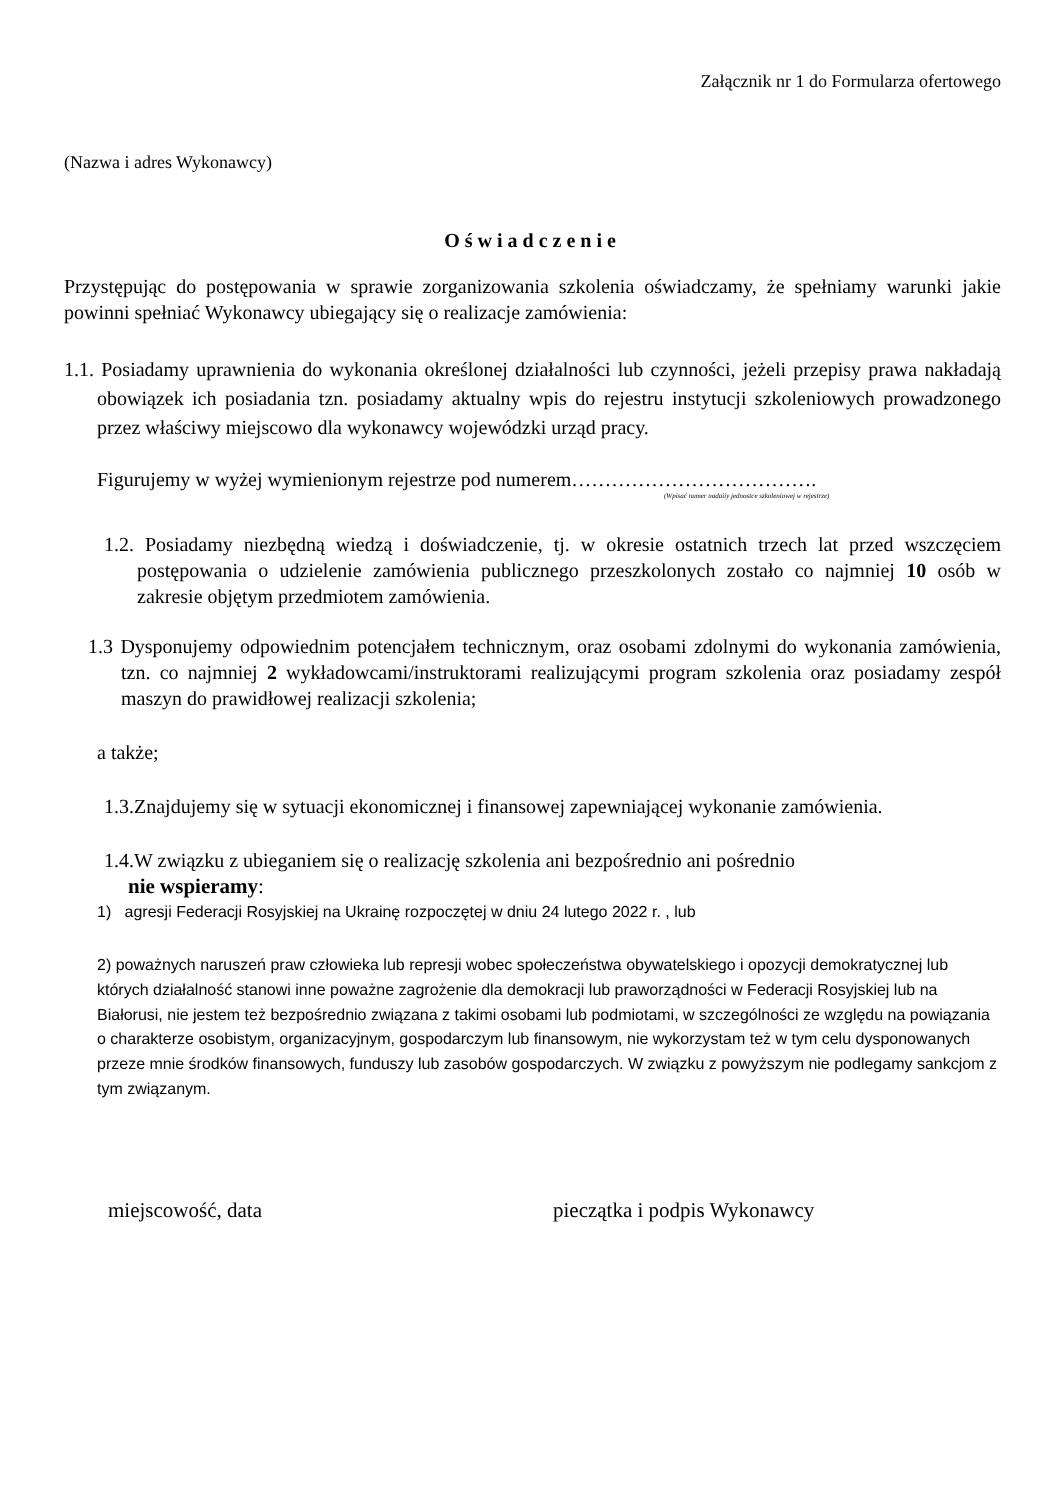Załącznik nr 1 do Formularza ofertowego
(Nazwa i adres Wykonawcy)
Oświadczenie
Przystępując do postępowania w sprawie zorganizowania szkolenia oświadczamy, że spełniamy warunki jakie powinni spełniać Wykonawcy ubiegający się o realizacje zamówienia:
1.1. Posiadamy uprawnienia do wykonania określonej działalności lub czynności, jeżeli przepisy prawa nakładają obowiązek ich posiadania tzn. posiadamy aktualny wpis do rejestru instytucji szkoleniowych prowadzonego przez właściwy miejscowo dla wykonawcy wojewódzki urząd pracy.
Figurujemy w wyżej wymienionym rejestrze pod numerem……………………………….
(Wpisać numer nadaiiy jednostce szkoleniowej w rejestrze)
1.2. Posiadamy niezbędną wiedzą i doświadczenie, tj. w okresie ostatnich trzech lat przed wszczęciem postępowania o udzielenie zamówienia publicznego przeszkolonych zostało co najmniej 10 osób w zakresie objętym przedmiotem zamówienia.
1.3 Dysponujemy odpowiednim potencjałem technicznym, oraz osobami zdolnymi do wykonania zamówienia, tzn. co najmniej 2 wykładowcami/instruktorami realizującymi program szkolenia oraz posiadamy zespół maszyn do prawidłowej realizacji szkolenia;
a także;
1.3.Znajdujemy się w sytuacji ekonomicznej i finansowej zapewniającej wykonanie zamówienia.
1.4.W związku z ubieganiem się o realizację szkolenia ani bezpośrednio ani pośrednio
nie wspieramy:
1) agresji Federacji Rosyjskiej na Ukrainę rozpoczętej w dniu 24 lutego 2022 r. , lub
2) poważnych naruszeń praw człowieka lub represji wobec społeczeństwa obywatelskiego i opozycji demokratycznej lub których działalność stanowi inne poważne zagrożenie dla demokracji lub praworządności w Federacji Rosyjskiej lub na Białorusi, nie jestem też bezpośrednio związana z takimi osobami lub podmiotami, w szczególności ze względu na powiązania o charakterze osobistym, organizacyjnym, gospodarczym lub finansowym, nie wykorzystam też w tym celu dysponowanych przeze mnie środków finansowych, funduszy lub zasobów gospodarczych. W związku z powyższym nie podlegamy sankcjom z tym związanym.
miejscowość, data pieczątka i podpis Wykonawcy